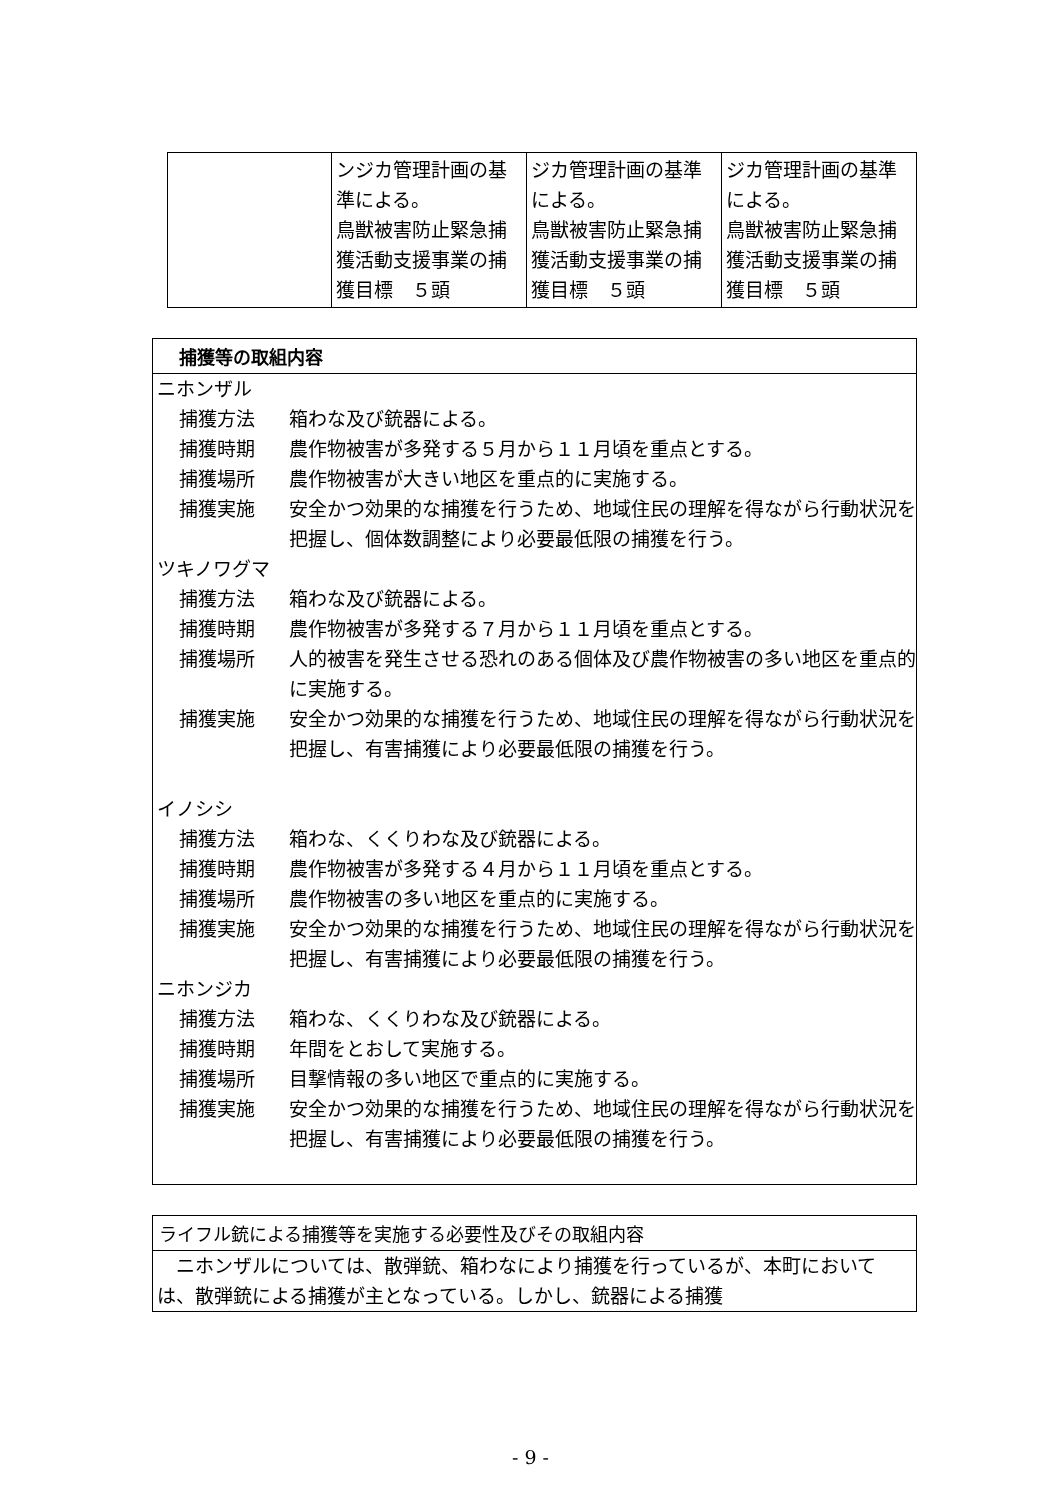| | ンジカ管理計画の基準による。 鳥獣被害防止緊急捕獲活動支援事業の捕獲目標 ５頭 | ジカ管理計画の基準による。 鳥獣被害防止緊急捕獲活動支援事業の捕獲目標 ５頭 | ジカ管理計画の基準による。 鳥獣被害防止緊急捕獲活動支援事業の捕獲目標 ５頭 |
捕獲等の取組内容
ニホンザル
捕獲方法 箱わな及び銃器による。
捕獲時期 農作物被害が多発する５月から１１月頃を重点とする。
捕獲場所 農作物被害が大きい地区を重点的に実施する。
捕獲実施 安全かつ効果的な捕獲を行うため、地域住民の理解を得ながら行動状況を把握し、個体数調整により必要最低限の捕獲を行う。
ツキノワグマ
捕獲方法 箱わな及び銃器による。
捕獲時期 農作物被害が多発する７月から１１月頃を重点とする。
捕獲場所 人的被害を発生させる恐れのある個体及び農作物被害の多い地区を重点的に実施する。
捕獲実施 安全かつ効果的な捕獲を行うため、地域住民の理解を得ながら行動状況を把握し、有害捕獲により必要最低限の捕獲を行う。
イノシシ
捕獲方法 箱わな、くくりわな及び銃器による。
捕獲時期 農作物被害が多発する４月から１１月頃を重点とする。
捕獲場所 農作物被害の多い地区を重点的に実施する。
捕獲実施 安全かつ効果的な捕獲を行うため、地域住民の理解を得ながら行動状況を把握し、有害捕獲により必要最低限の捕獲を行う。
ニホンジカ
捕獲方法 箱わな、くくりわな及び銃器による。
捕獲時期 年間をとおして実施する。
捕獲場所 目撃情報の多い地区で重点的に実施する。
捕獲実施 安全かつ効果的な捕獲を行うため、地域住民の理解を得ながら行動状況を把握し、有害捕獲により必要最低限の捕獲を行う。
ライフル銃による捕獲等を実施する必要性及びその取組内容
　ニホンザルについては、散弾銃、箱わなにより捕獲を行っているが、本町においては、散弾銃による捕獲が主となっている。しかし、銃器による捕獲
- 9 -